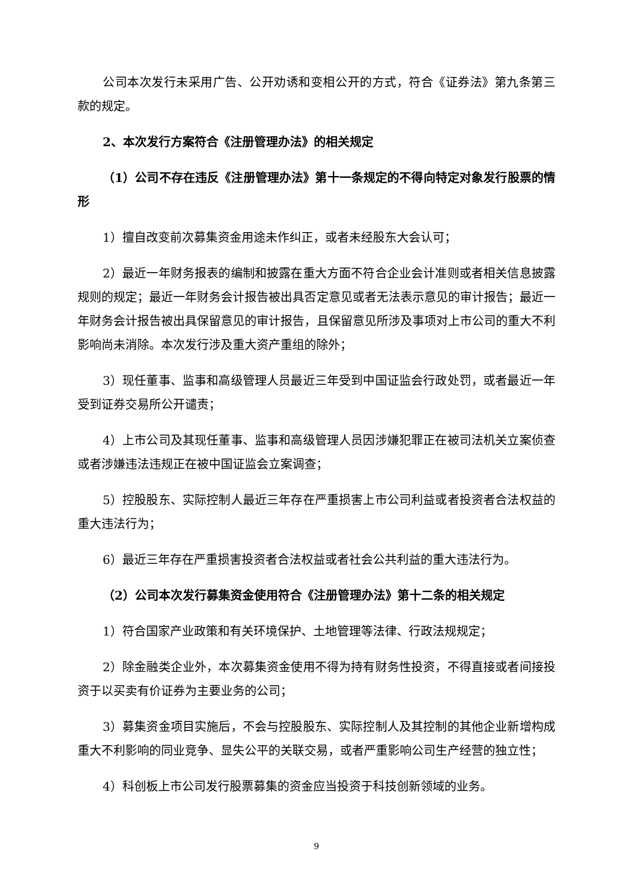公司本次发行未采用广告、公开劝诱和变相公开的方式，符合《证券法》第九条第三款的规定。
2、本次发行方案符合《注册管理办法》的相关规定
（1）公司不存在违反《注册管理办法》第十一条规定的不得向特定对象发行股票的情形
1）擅自改变前次募集资金用途未作纠正，或者未经股东大会认可；
2）最近一年财务报表的编制和披露在重大方面不符合企业会计准则或者相关信息披露规则的规定；最近一年财务会计报告被出具否定意见或者无法表示意见的审计报告；最近一年财务会计报告被出具保留意见的审计报告，且保留意见所涉及事项对上市公司的重大不利影响尚未消除。本次发行涉及重大资产重组的除外；
3）现任董事、监事和高级管理人员最近三年受到中国证监会行政处罚，或者最近一年受到证券交易所公开谴责；
4）上市公司及其现任董事、监事和高级管理人员因涉嫌犯罪正在被司法机关立案侦查或者涉嫌违法违规正在被中国证监会立案调查；
5）控股股东、实际控制人最近三年存在严重损害上市公司利益或者投资者合法权益的重大违法行为；
6）最近三年存在严重损害投资者合法权益或者社会公共利益的重大违法行为。
（2）公司本次发行募集资金使用符合《注册管理办法》第十二条的相关规定
1）符合国家产业政策和有关环境保护、土地管理等法律、行政法规规定；
2）除金融类企业外，本次募集资金使用不得为持有财务性投资，不得直接或者间接投资于以买卖有价证券为主要业务的公司；
3）募集资金项目实施后，不会与控股股东、实际控制人及其控制的其他企业新增构成重大不利影响的同业竞争、显失公平的关联交易，或者严重影响公司生产经营的独立性；
4）科创板上市公司发行股票募集的资金应当投资于科技创新领域的业务。
9